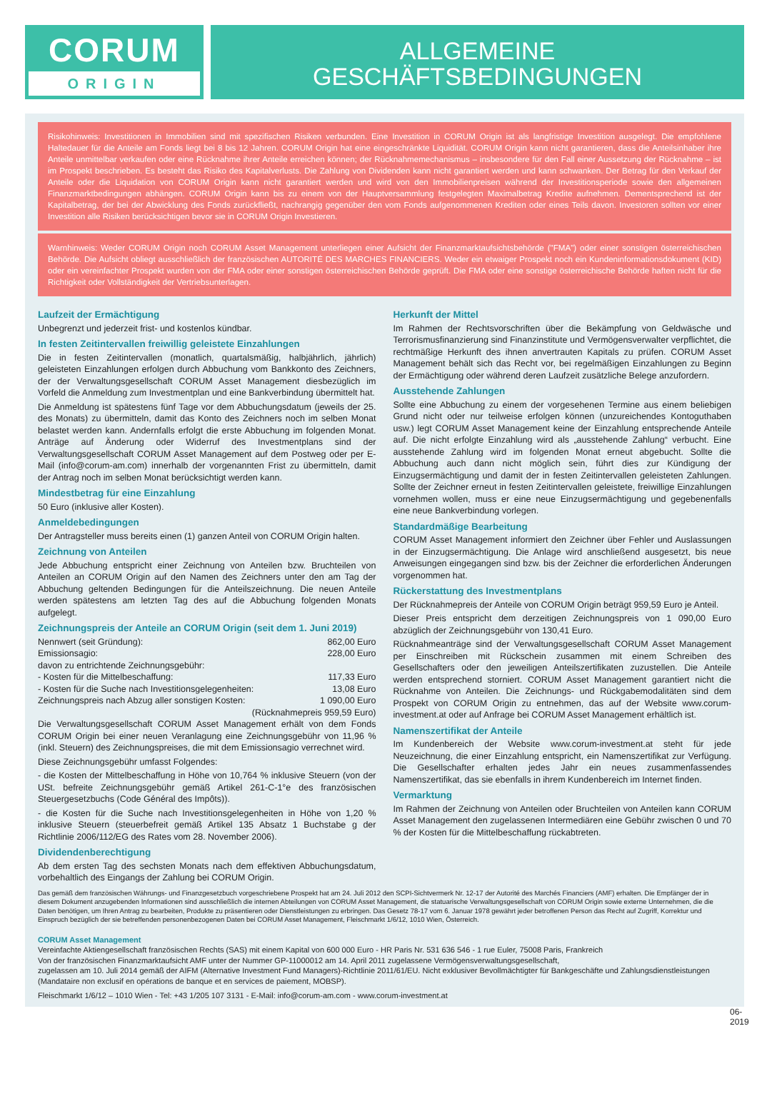CORUM
ORIGIN
ALLGEMEINE
GESCHÄFTSBEDINGUNGEN
Risikohinweis: Investitionen in Immobilien sind mit spezifischen Risiken verbunden. Eine Investition in CORUM Origin ist als langfristige Investition ausgelegt. Die empfohlene Haltedauer für die Anteile am Fonds liegt bei 8 bis 12 Jahren. CORUM Origin hat eine eingeschränkte Liquidität. CORUM Origin kann nicht garantieren, dass die Anteilsinhaber ihre Anteile unmittelbar verkaufen oder eine Rücknahme ihrer Anteile erreichen können; der Rücknahmemechanismus – insbesondere für den Fall einer Aussetzung der Rücknahme – ist im Prospekt beschrieben. Es besteht das Risiko des Kapitalverlusts. Die Zahlung von Dividenden kann nicht garantiert werden und kann schwanken. Der Betrag für den Verkauf der Anteile oder die Liquidation von CORUM Origin kann nicht garantiert werden und wird von den Immobilienpreisen während der Investitionsperiode sowie den allgemeinen Finanzmarktbedingungen abhängen. CORUM Origin kann bis zu einem von der Hauptversammlung festgelegten Maximalbetrag Kredite aufnehmen. Dementsprechend ist der Kapitalbetrag, der bei der Abwicklung des Fonds zurückfließt, nachrangig gegenüber den vom Fonds aufgenommenen Krediten oder eines Teils davon. Investoren sollten vor einer Investition alle Risiken berücksichtigen bevor sie in CORUM Origin Investieren.
Warnhinweis: Weder CORUM Origin noch CORUM Asset Management unterliegen einer Aufsicht der Finanzmarktaufsichtsbehörde ("FMA") oder einer sonstigen österreichischen Behörde. Die Aufsicht obliegt ausschließlich der französischen AUTORITÉ DES MARCHES FINANCIERS. Weder ein etwaiger Prospekt noch ein Kundeninformationsdokument (KID) oder ein vereinfachter Prospekt wurden von der FMA oder einer sonstigen österreichischen Behörde geprüft. Die FMA oder eine sonstige österreichische Behörde haften nicht für die Richtigkeit oder Vollständigkeit der Vertriebsunterlagen.
Laufzeit der Ermächtigung
Unbegrenzt und jederzeit frist- und kostenlos kündbar.
In festen Zeitintervallen freiwillig geleistete Einzahlungen
Die in festen Zeitintervallen (monatlich, quartalsmäßig, halbjährlich, jährlich) geleisteten Einzahlungen erfolgen durch Abbuchung vom Bankkonto des Zeichners, der der Verwaltungsgesellschaft CORUM Asset Management diesbezüglich im Vorfeld die Anmeldung zum Investmentplan und eine Bankverbindung übermittelt hat.
Die Anmeldung ist spätestens fünf Tage vor dem Abbuchungsdatum (jeweils der 25. des Monats) zu übermitteln, damit das Konto des Zeichners noch im selben Monat belastet werden kann. Andernfalls erfolgt die erste Abbuchung im folgenden Monat. Anträge auf Änderung oder Widerruf des Investmentplans sind der Verwaltungsgesellschaft CORUM Asset Management auf dem Postweg oder per E-Mail (info@corum-am.com) innerhalb der vorgenannten Frist zu übermitteln, damit der Antrag noch im selben Monat berücksichtigt werden kann.
Mindestbetrag für eine Einzahlung
50 Euro (inklusive aller Kosten).
Anmeldebedingungen
Der Antragsteller muss bereits einen (1) ganzen Anteil von CORUM Origin halten.
Zeichnung von Anteilen
Jede Abbuchung entspricht einer Zeichnung von Anteilen bzw. Bruchteilen von Anteilen an CORUM Origin auf den Namen des Zeichners unter den am Tag der Abbuchung geltenden Bedingungen für die Anteilszeichnung. Die neuen Anteile werden spätestens am letzten Tag des auf die Abbuchung folgenden Monats aufgelegt.
Zeichnungspreis der Anteile an CORUM Origin (seit dem 1. Juni 2019)
Nennwert (seit Gründung): 862,00 Euro
Emissionsagio: 228,00 Euro
davon zu entrichtende Zeichnungsgebühr:
- Kosten für die Mittelbeschaffung: 117,33 Euro
- Kosten für die Suche nach Investitionsgelegenheiten: 13,08 Euro
Zeichnungspreis nach Abzug aller sonstigen Kosten: 1 090,00 Euro
(Rücknahmepreis 959,59 Euro)
Die Verwaltungsgesellschaft CORUM Asset Management erhält von dem Fonds CORUM Origin bei einer neuen Veranlagung eine Zeichnungsgebühr von 11,96 % (inkl. Steuern) des Zeichnungspreises, die mit dem Emissionsagio verrechnet wird.
Diese Zeichnungsgebühr umfasst Folgendes:
- die Kosten der Mittelbeschaffung in Höhe von 10,764 % inklusive Steuern (von der USt. befreite Zeichnungsgebühr gemäß Artikel 261-C-1°e des französischen Steuergesetzbuchs (Code Général des Impôts)).
- die Kosten für die Suche nach Investitionsgelegenheiten in Höhe von 1,20 % inklusive Steuern (steuerbefreit gemäß Artikel 135 Absatz 1 Buchstabe g der Richtlinie 2006/112/EG des Rates vom 28. November 2006).
Dividendenberechtigung
Ab dem ersten Tag des sechsten Monats nach dem effektiven Abbuchungsdatum, vorbehaltlich des Eingangs der Zahlung bei CORUM Origin.
Herkunft der Mittel
Im Rahmen der Rechtsvorschriften über die Bekämpfung von Geldwäsche und Terrorismusfinanzierung sind Finanzinstitute und Vermögensverwalter verpflichtet, die rechtmäßige Herkunft des ihnen anvertrauten Kapitals zu prüfen. CORUM Asset Management behält sich das Recht vor, bei regelmäßigen Einzahlungen zu Beginn der Ermächtigung oder während deren Laufzeit zusätzliche Belege anzufordern.
Ausstehende Zahlungen
Sollte eine Abbuchung zu einem der vorgesehenen Termine aus einem beliebigen Grund nicht oder nur teilweise erfolgen können (unzureichendes Kontoguthaben usw.) legt CORUM Asset Management keine der Einzahlung entsprechende Anteile auf. Die nicht erfolgte Einzahlung wird als „ausstehende Zahlung“ verbucht. Eine ausstehende Zahlung wird im folgenden Monat erneut abgebucht. Sollte die Abbuchung auch dann nicht möglich sein, führt dies zur Kündigung der Einzugsermächtigung und damit der in festen Zeitintervallen geleisteten Zahlungen. Sollte der Zeichner erneut in festen Zeitintervallen geleistete, freiwillige Einzahlungen vornehmen wollen, muss er eine neue Einzugsermächtigung und gegebenenfalls eine neue Bankverbindung vorlegen.
Standardmäßige Bearbeitung
CORUM Asset Management informiert den Zeichner über Fehler und Auslassungen in der Einzugsermächtigung. Die Anlage wird anschließend ausgesetzt, bis neue Anweisungen eingegangen sind bzw. bis der Zeichner die erforderlichen Änderungen vorgenommen hat.
Rückerstattung des Investmentplans
Der Rücknahmepreis der Anteile von CORUM Origin beträgt 959,59 Euro je Anteil.
Dieser Preis entspricht dem derzeitigen Zeichnungspreis von 1 090,00 Euro abzüglich der Zeichnungsgebühr von 130,41 Euro.
Rücknahmeanträge sind der Verwaltungsgesellschaft CORUM Asset Management per Einschreiben mit Rückschein zusammen mit einem Schreiben des Gesellschafters oder den jeweiligen Anteilszertifikaten zuzustellen. Die Anteile werden entsprechend storniert. CORUM Asset Management garantiert nicht die Rücknahme von Anteilen. Die Zeichnungs- und Rückgabemodalitäten sind dem Prospekt von CORUM Origin zu entnehmen, das auf der Website www.corum-investment.at oder auf Anfrage bei CORUM Asset Management erhältlich ist.
Namenszertifikat der Anteile
Im Kundenbereich der Website www.corum-investment.at steht für jede Neuzeichnung, die einer Einzahlung entspricht, ein Namenszertifikat zur Verfügung. Die Gesellschafter erhalten jedes Jahr ein neues zusammenfassendes Namenszertifikat, das sie ebenfalls in ihrem Kundenbereich im Internet finden.
Vermarktung
Im Rahmen der Zeichnung von Anteilen oder Bruchteilen von Anteilen kann CORUM Asset Management den zugelassenen Intermediären eine Gebühr zwischen 0 und 70 % der Kosten für die Mittelbeschaffung rückabtreten.
Das gemäß dem französischen Währungs- und Finanzgesetzbuch vorgeschriebene Prospekt hat am 24. Juli 2012 den SCPI-Sichtvermerk Nr. 12-17 der Autorité des Marchés Financiers (AMF) erhalten. Die Empfänger der in diesem Dokument anzugebenden Informationen sind ausschließlich die internen Abteilungen von CORUM Asset Management, die statuarische Verwaltungsgesellschaft von CORUM Origin sowie externe Unternehmen, die die Daten benötigen, um Ihren Antrag zu bearbeiten, Produkte zu präsentieren oder Dienstleistungen zu erbringen. Das Gesetz 78-17 vom 6. Januar 1978 gewährt jeder betroffenen Person das Recht auf Zugriff, Korrektur und Einspruch bezüglich der sie betreffenden personenbezogenen Daten bei CORUM Asset Management, Fleischmarkt 1/6/12, 1010 Wien, Österreich.
CORUM Asset Management
Vereinfachte Aktiengesellschaft französischen Rechts (SAS) mit einem Kapital von 600 000 Euro - HR Paris Nr. 531 636 546 - 1 rue Euler, 75008 Paris, Frankreich
Von der französischen Finanzmarktaufsicht AMF unter der Nummer GP-11000012 am 14. April 2011 zugelassene Vermögensverwaltungsgesellschaft,
zugelassen am 10. Juli 2014 gemäß der AIFM (Alternative Investment Fund Managers)-Richtlinie 2011/61/EU. Nicht exklusiver Bevollmächtigter für Bankgeschäfte und Zahlungsdienstleistungen (Mandataire non exclusif en opérations de banque et en services de paiement, MOBSP).
Fleischmarkt 1/6/12 – 1010 Wien - Tel: +43 1/205 107 3131 - E-Mail: info@corum-am.com - www.corum-investment.at
06-2019